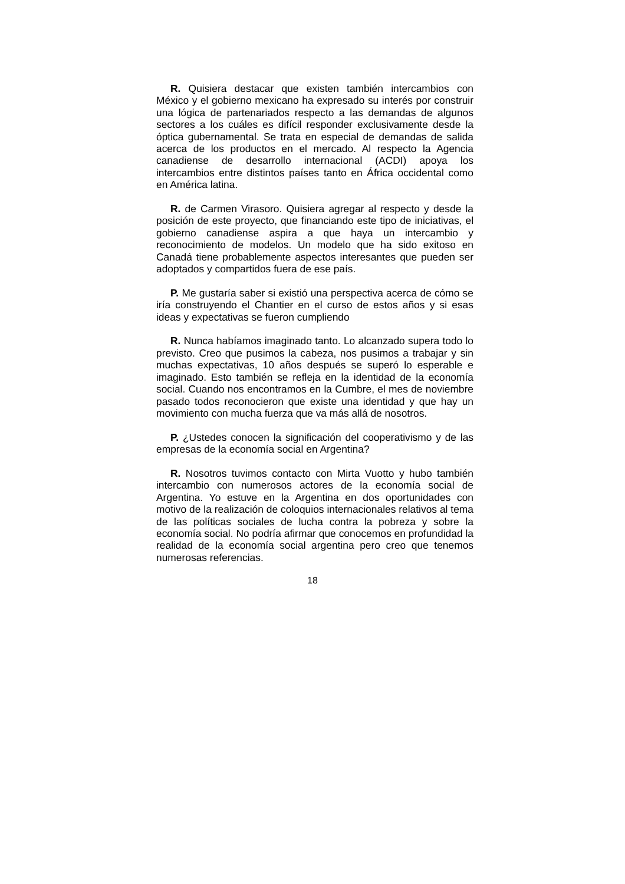R. Quisiera destacar que existen también intercambios con México y el gobierno mexicano ha expresado su interés por construir una lógica de partenariados respecto a las demandas de algunos sectores a los cuáles es difícil responder exclusivamente desde la óptica gubernamental. Se trata en especial de demandas de salida acerca de los productos en el mercado. Al respecto la Agencia canadiense de desarrollo internacional (ACDI) apoya los intercambios entre distintos países tanto en África occidental como en América latina.
R. de Carmen Virasoro. Quisiera agregar al respecto y desde la posición de este proyecto, que financiando este tipo de iniciativas, el gobierno canadiense aspira a que haya un intercambio y reconocimiento de modelos. Un modelo que ha sido exitoso en Canadá tiene probablemente aspectos interesantes que pueden ser adoptados y compartidos fuera de ese país.
P. Me gustaría saber si existió una perspectiva acerca de cómo se iría construyendo el Chantier en el curso de estos años y si esas ideas y expectativas se fueron cumpliendo
R. Nunca habíamos imaginado tanto. Lo alcanzado supera todo lo previsto. Creo que pusimos la cabeza, nos pusimos a trabajar y sin muchas expectativas, 10 años después se superó lo esperable e imaginado. Esto también se refleja en la identidad de la economía social. Cuando nos encontramos en la Cumbre, el mes de noviembre pasado todos reconocieron que existe una identidad y que hay un movimiento con mucha fuerza que va más allá de nosotros.
P. ¿Ustedes conocen la significación del cooperativismo y de las empresas de la economía social en Argentina?
R. Nosotros tuvimos contacto con Mirta Vuotto y hubo también intercambio con numerosos actores de la economía social de Argentina. Yo estuve en la Argentina en dos oportunidades con motivo de la realización de coloquios internacionales relativos al tema de las políticas sociales de lucha contra la pobreza y sobre la economía social. No podría afirmar que conocemos en profundidad la realidad de la economía social argentina pero creo que tenemos numerosas referencias.
18